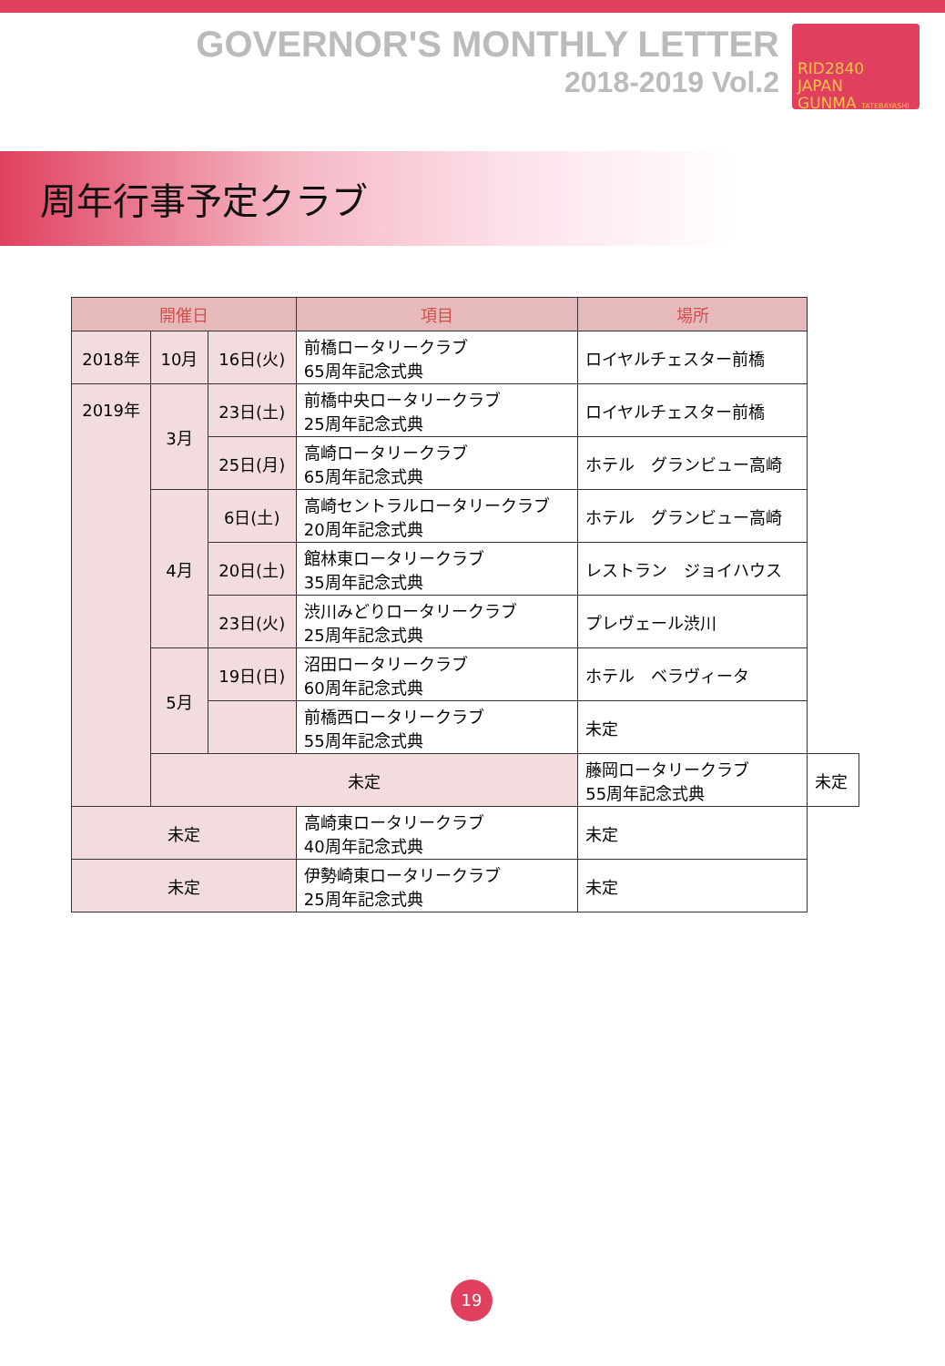GOVERNOR'S MONTHLY LETTER
2018-2019 Vol.2
RID2840
JAPAN
GUNMA TATEBAYASHI
周年行事予定クラブ
| 開催日 | | | 項目 | 場所 | |
| --- | --- | --- | --- | --- | --- |
| 2018年 | 10月 | 16日(火) | 前橋ロータリークラブ 65周年記念式典 | ロイヤルチェスター前橋 | |
| 2019年 | 3月 | 23日(土) | 前橋中央ロータリークラブ 25周年記念式典 | ロイヤルチェスター前橋 | |
| | | 25日(月) | 高崎ロータリークラブ 65周年記念式典 | ホテル グランビュー高崎 | |
| | 4月 | 6日(土) | 高崎セントラルロータリークラブ 20周年記念式典 | ホテル グランビュー高崎 | |
| | | 20日(土) | 館林東ロータリークラブ 35周年記念式典 | レストラン ジョイハウス | |
| | | 23日(火) | 渋川みどりロータリークラブ 25周年記念式典 | プレヴェール渋川 | |
| | 5月 | 19日(日) | 沼田ロータリークラブ 60周年記念式典 | ホテル ベラヴィータ | |
| | | | 前橋西ロータリークラブ 55周年記念式典 | 未定 | |
| | 未定 | | | 藤岡ロータリークラブ 55周年記念式典 | 未定 |
| 未定 | | | 高崎東ロータリークラブ 40周年記念式典 | 未定 | |
| 未定 | | | 伊勢崎東ロータリークラブ 25周年記念式典 | 未定 | |
19